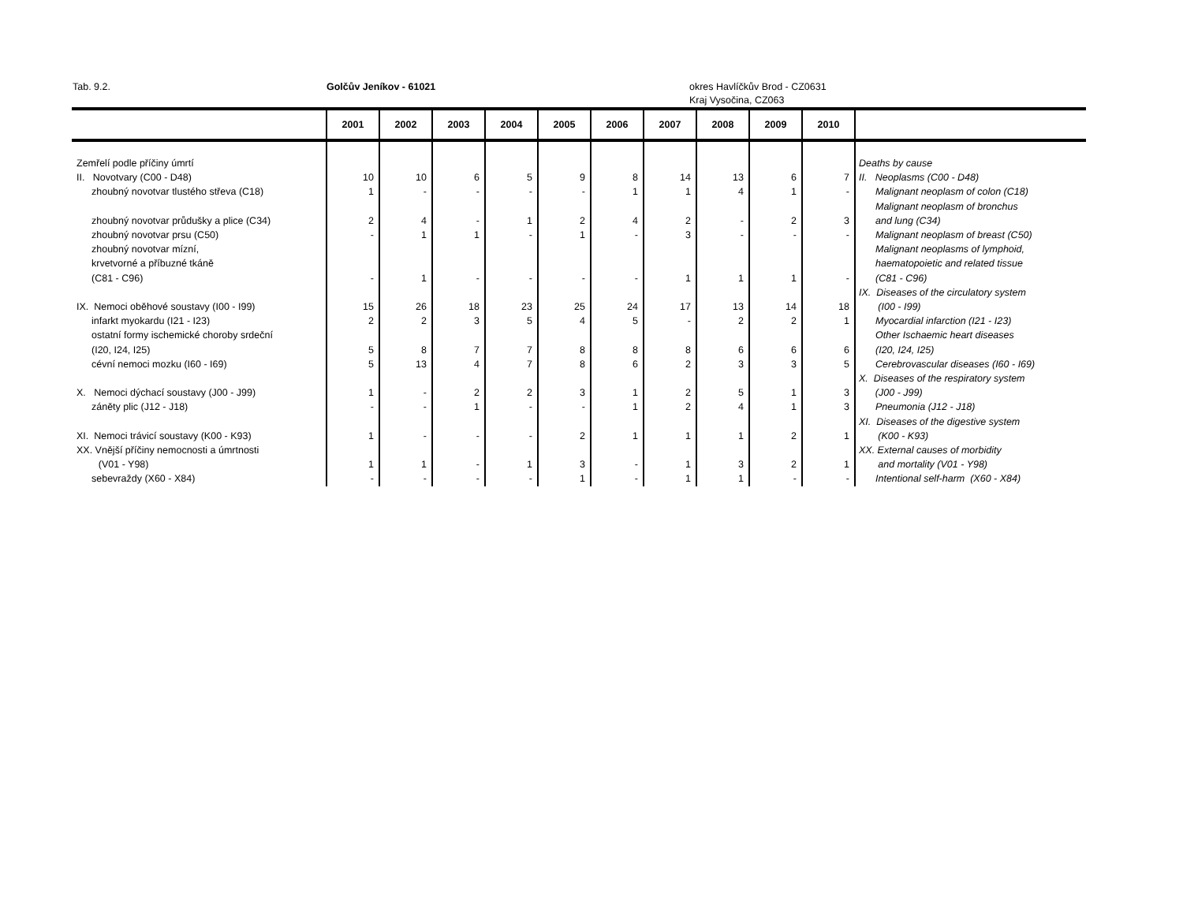Tab. 9.2. Golčův Jeníkov - 61021 okres Havlíčkův Brod - CZ0631
Kraj Vysočina, CZ063
| | 2001 | 2002 | 2003 | 2004 | 2005 | 2006 | 2007 | 2008 | 2009 | 2010 | |
| --- | --- | --- | --- | --- | --- | --- | --- | --- | --- | --- | --- |
| Zemřelí podle příčiny úmrtí | | | | | | | | | | | Deaths by cause |
| II. Novotvary (C00 - D48) | 10 | 10 | 6 | 5 | 9 | 8 | 14 | 13 | 6 | 7 | II. Neoplasms (C00 - D48) |
| zhoubný novotvar tlustého střeva (C18) | 1 | - | - | - | - | 1 | 1 | 4 | 1 | - | Malignant neoplasm of colon (C18) |
| zhoubný novotvar průdušky a plice (C34) | 2 | 4 | - | 1 | 2 | 4 | 2 | - | 2 | 3 | Malignant neoplasm of bronchus and lung (C34) |
| zhoubný novotvar prsu (C50) | - | 1 | 1 | - | 1 | - | 3 | - | - | - | Malignant neoplasm of breast (C50) |
| zhoubný novotvar mízní, krvetvorné a příbuzné tkáně (C81 - C96) | - | 1 | - | - | - | - | 1 | 1 | 1 | - | Malignant neoplasms of lymphoid, haematopoietic and related tissue (C81 - C96) |
| IX. Nemoci oběhové soustavy (I00 - I99) | 15 | 26 | 18 | 23 | 25 | 24 | 17 | 13 | 14 | 18 | IX. Diseases of the circulatory system (I00 - I99) |
| infarkt myokardu (I21 - I23) | 2 | 2 | 3 | 5 | 4 | 5 | - | 2 | 2 | 1 | Myocardial infarction (I21 - I23) |
| ostatní formy ischemické choroby srdeční (I20, I24, I25) | 5 | 8 | 7 | 7 | 8 | 8 | 8 | 6 | 6 | 6 | Other Ischaemic heart diseases (I20, I24, I25) |
| cévní nemoci mozku (I60 - I69) | 5 | 13 | 4 | 7 | 8 | 6 | 2 | 3 | 3 | 5 | Cerebrovascular diseases (I60 - I69) |
| X. Nemoci dýchací soustavy (J00 - J99) | 1 | - | 2 | 2 | 3 | 1 | 2 | 5 | 1 | 3 | X. Diseases of the respiratory system (J00 - J99) |
| záněty plic (J12 - J18) | - | - | 1 | - | - | 1 | 2 | 4 | 1 | 3 | Pneumonia (J12 - J18) |
| XI. Nemoci trávicí soustavy (K00 - K93) | 1 | - | - | - | 2 | 1 | 1 | 1 | 2 | 1 | XI. Diseases of the digestive system (K00 - K93) |
| XX. Vnější příčiny nemocnosti a úmrtnosti (V01 - Y98) | 1 | 1 | - | 1 | 3 | - | 1 | 3 | 2 | 1 | XX. External causes of morbidity and mortality (V01 - Y98) |
| sebevraždy (X60 - X84) | - | - | - | - | 1 | - | 1 | 1 | - | - | Intentional self-harm (X60 - X84) |